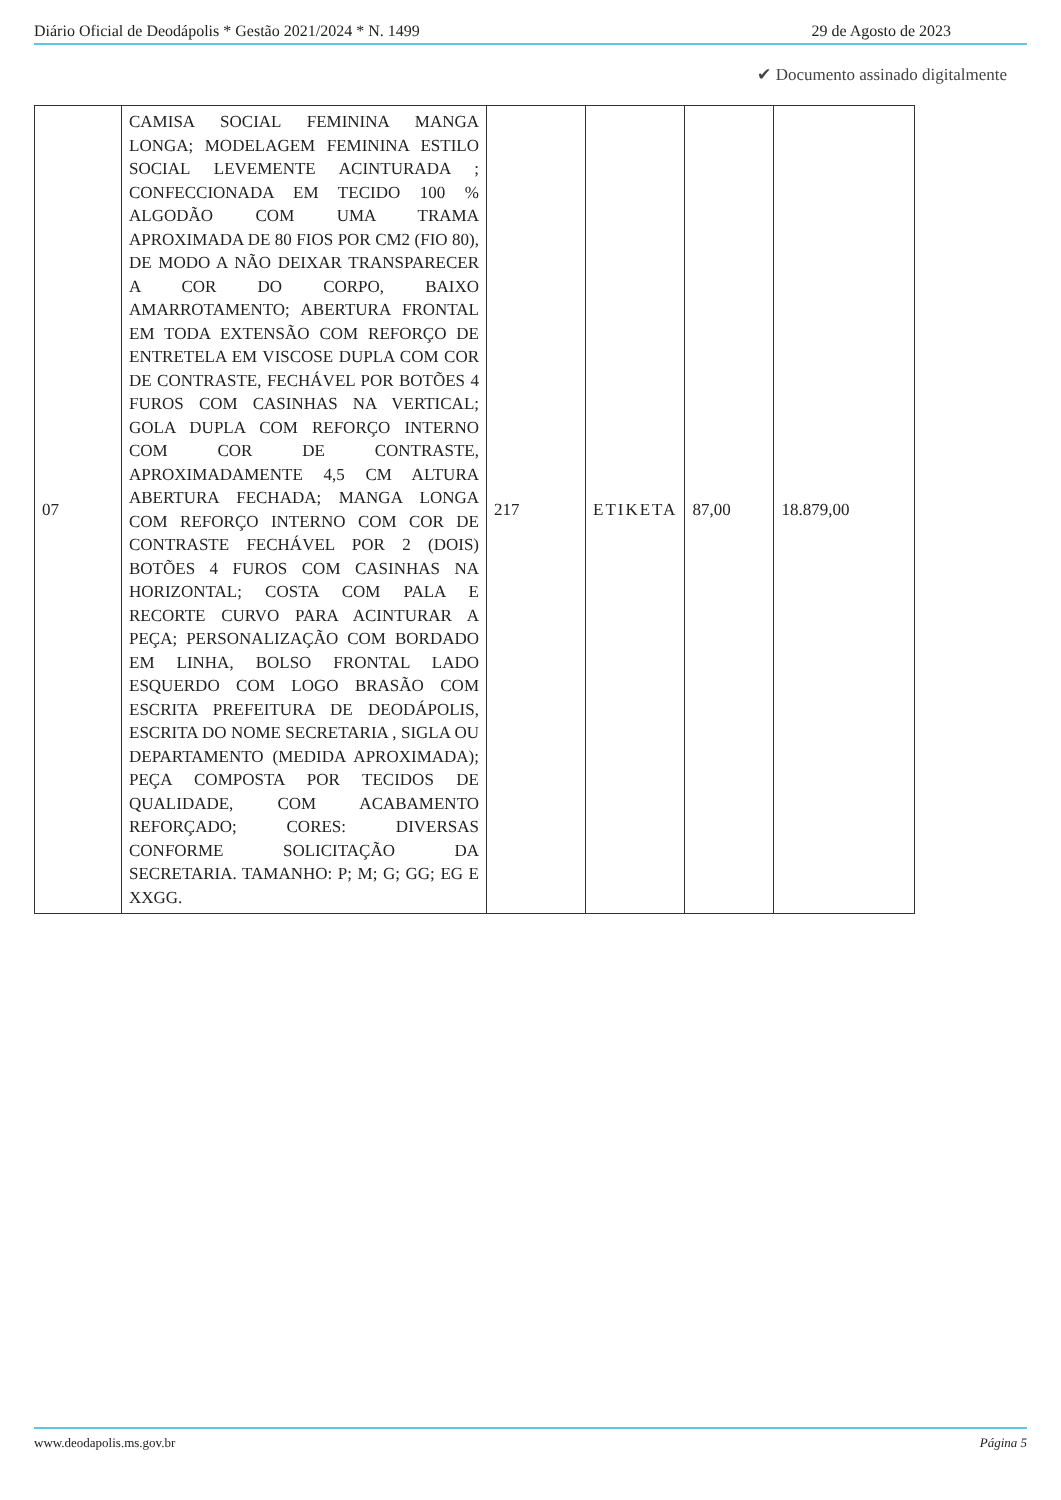Diário Oficial de Deodápolis * Gestão 2021/2024 * N. 1499 29 de Agosto de 2023
✔ Documento assinado digitalmente
| 07 | CAMISA SOCIAL FEMININA MANGA LONGA; MODELAGEM FEMININA ESTILO SOCIAL LEVEMENTE ACINTURADA ; CONFECCIONADA EM TECIDO 100 % ALGODÃO COM UMA TRAMA APROXIMADA DE 80 FIOS POR CM2 (FIO 80), DE MODO A NÃO DEIXAR TRANSPARECER A COR DO CORPO, BAIXO AMARROTAMENTO; ABERTURA FRONTAL EM TODA EXTENSÃO COM REFORÇO DE ENTRETELA EM VISCOSE DUPLA COM COR DE CONTRASTE, FECHÁVEL POR BOTÕES 4 FUROS COM CASINHAS NA VERTICAL; GOLA DUPLA COM REFORÇO INTERNO COM COR DE CONTRASTE, APROXIMADAMENTE 4,5 CM ALTURA ABERTURA FECHADA; MANGA LONGA COM REFORÇO INTERNO COM COR DE CONTRASTE FECHÁVEL POR 2 (DOIS) BOTÕES 4 FUROS COM CASINHAS NA HORIZONTAL; COSTA COM PALA E RECORTE CURVO PARA ACINTURAR A PEÇA; PERSONALIZAÇÃO COM BORDADO EM LINHA, BOLSO FRONTAL LADO ESQUERDO COM LOGO BRASÃO COM ESCRITA PREFEITURA DE DEODÁPOLIS, ESCRITA DO NOME SECRETARIA , SIGLA OU DEPARTAMENTO (MEDIDA APROXIMADA); PEÇA COMPOSTA POR TECIDOS DE QUALIDADE, COM ACABAMENTO REFORÇADO; CORES: DIVERSAS CONFORME SOLICITAÇÃO DA SECRETARIA. TAMANHO: P; M; G; GG; EG E XXGG. | 217 | ETIKETA | 87,00 | 18.879,00 |
www.deodapolis.ms.gov.br Página 5